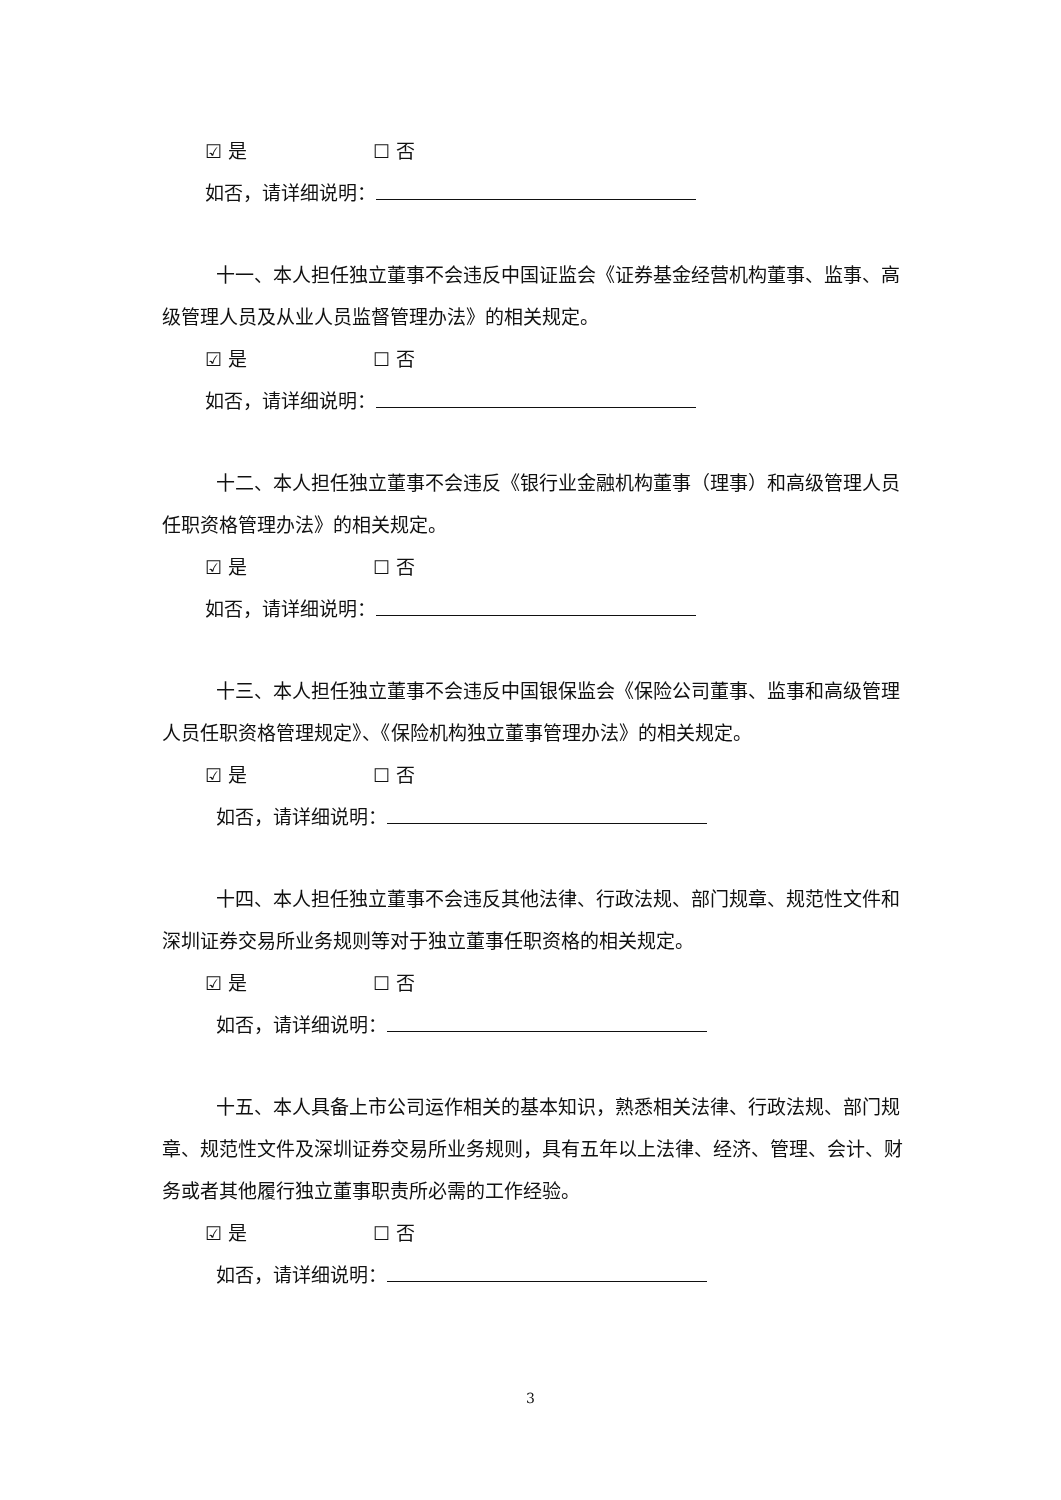☑ 是 ☐ 否
如否，请详细说明：
十一、本人担任独立董事不会违反中国证监会《证券基金经营机构董事、监事、高级管理人员及从业人员监督管理办法》的相关规定。
☑ 是 ☐ 否
如否，请详细说明：
十二、本人担任独立董事不会违反《银行业金融机构董事（理事）和高级管理人员任职资格管理办法》的相关规定。
☑ 是 ☐ 否
如否，请详细说明：
十三、本人担任独立董事不会违反中国银保监会《保险公司董事、监事和高级管理人员任职资格管理规定》、《保险机构独立董事管理办法》的相关规定。
☑ 是 ☐ 否
如否，请详细说明：
十四、本人担任独立董事不会违反其他法律、行政法规、部门规章、规范性文件和深圳证券交易所业务规则等对于独立董事任职资格的相关规定。
☑ 是 ☐ 否
如否，请详细说明：
十五、本人具备上市公司运作相关的基本知识，熟悉相关法律、行政法规、部门规章、规范性文件及深圳证券交易所业务规则，具有五年以上法律、经济、管理、会计、财务或者其他履行独立董事职责所必需的工作经验。
☑ 是 ☐ 否
如否，请详细说明：
3